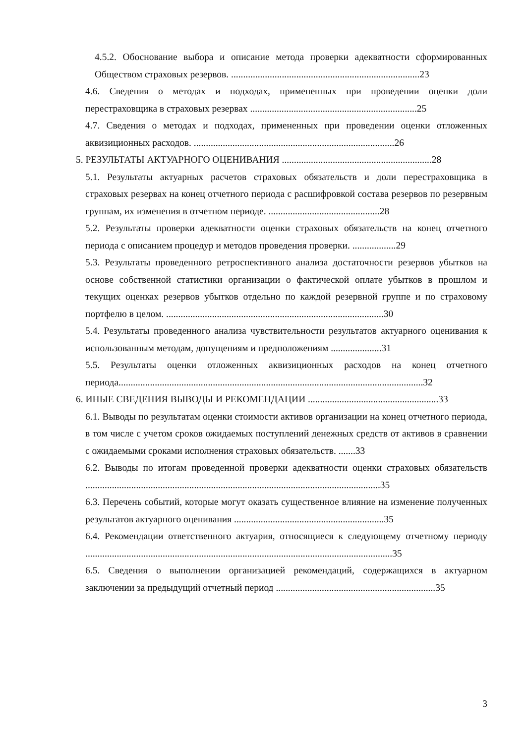4.5.2. Обоснование выбора и описание метода проверки адекватности сформированных Обществом страховых резервов. ..............................................................................23
4.6. Сведения о методах и подходах, примененных при проведении оценки доли перестраховщика в страховых резервах .....................................................................25
4.7. Сведения о методах и подходах, примененных при проведении оценки отложенных аквизиционных расходов. ...................................................................................26
5. РЕЗУЛЬТАТЫ АКТУАРНОГО ОЦЕНИВАНИЯ ..............................................................28
5.1. Результаты актуарных расчетов страховых обязательств и доли перестраховщика в страховых резервах на конец отчетного периода с расшифровкой состава резервов по резервным группам, их изменения в отчетном периоде. ..............................................28
5.2. Результаты проверки адекватности оценки страховых обязательств на конец отчетного периода с описанием процедур и методов проведения проверки. ..................29
5.3. Результаты проведенного ретроспективного анализа достаточности резервов убытков на основе собственной статистики организации о фактической оплате убытков в прошлом и текущих оценках резервов убытков отдельно по каждой резервной группе и по страховому портфелю в целом. ..........................................................................................30
5.4. Результаты проведенного анализа чувствительности результатов актуарного оценивания к использованным методам, допущениям и предположениям .....................31
5.5. Результаты оценки отложенных аквизиционных расходов на конец отчетного периода..............................................................................................................................32
6. ИНЫЕ СВЕДЕНИЯ ВЫВОДЫ И РЕКОМЕНДАЦИИ ......................................................33
6.1. Выводы по результатам оценки стоимости активов организации на конец отчетного периода, в том числе с учетом сроков ожидаемых поступлений денежных средств от активов в сравнении с ожидаемыми сроками исполнения страховых обязательств. .......33
6.2. Выводы по итогам проведенной проверки адекватности оценки страховых обязательств ..........................................................................................................................35
6.3. Перечень событий, которые могут оказать существенное влияние на изменение полученных результатов актуарного оценивания ..............................................................35
6.4. Рекомендации ответственного актуария, относящиеся к следующему отчетному периоду ...............................................................................................................................35
6.5. Сведения о выполнении организацией рекомендаций, содержащихся в актуарном заключении за предыдущий отчетный период ..................................................................35
3